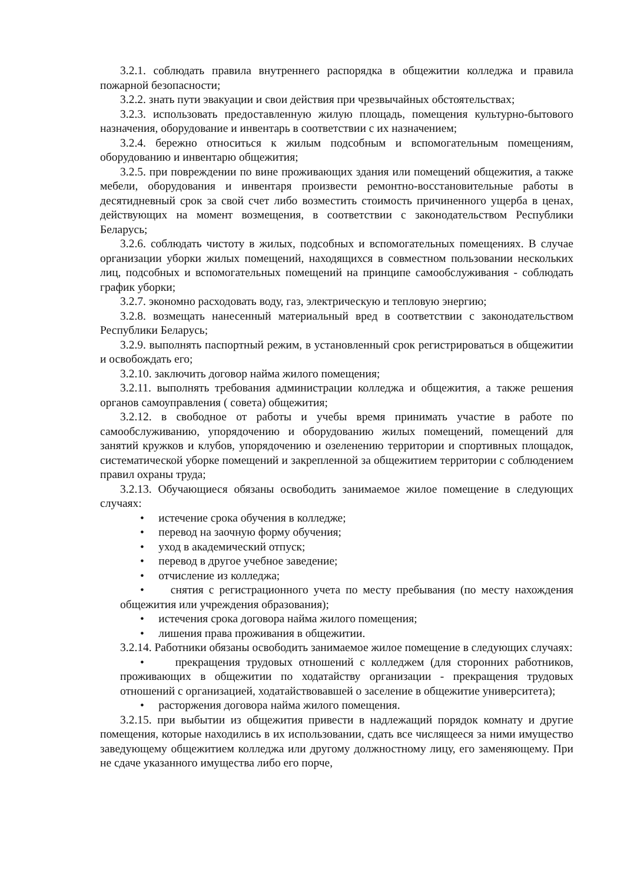3.2.1. соблюдать правила внутреннего распорядка в общежитии колледжа и правила пожарной безопасности;
3.2.2. знать пути эвакуации и свои действия при чрезвычайных обстоятельствах;
3.2.3. использовать предоставленную жилую площадь, помещения культурно-бытового назначения, оборудование и инвентарь в соответствии с их назначением;
3.2.4. бережно относиться к жилым подсобным и вспомогательным помещениям, оборудованию и инвентарю общежития;
3.2.5. при повреждении по вине проживающих здания или помещений общежития, а также мебели, оборудования и инвентаря произвести ремонтно-восстановительные работы в десятидневный срок за свой счет либо возместить стоимость причиненного ущерба в ценах, действующих на момент возмещения, в соответствии с законодательством Республики Беларусь;
3.2.6. соблюдать чистоту в жилых, подсобных и вспомогательных помещениях. В случае организации уборки жилых помещений, находящихся в совместном пользовании нескольких лиц, подсобных и вспомогательных помещений на принципе самообслуживания - соблюдать график уборки;
3.2.7. экономно расходовать воду, газ, электрическую и тепловую энергию;
3.2.8. возмещать нанесенный материальный вред в соответствии с законодательством Республики Беларусь;
3.2.9. выполнять паспортный режим, в установленный срок регистрироваться в общежитии и освобождать его;
3.2.10. заключить договор найма жилого помещения;
3.2.11. выполнять требования администрации колледжа и общежития, а также решения органов самоуправления ( совета) общежития;
3.2.12. в свободное от работы и учебы время принимать участие в работе по самообслуживанию, упорядочению и оборудованию жилых помещений, помещений для занятий кружков и клубов, упорядочению и озеленению территории и спортивных площадок, систематической уборке помещений и закрепленной за общежитием территории с соблюдением правил охраны труда;
3.2.13. Обучающиеся обязаны освободить занимаемое жилое помещение в следующих случаях:
• истечение срока обучения в колледже;
• перевод на заочную форму обучения;
• уход в академический отпуск;
• перевод в другое учебное заведение;
• отчисление из колледжа;
• снятия с регистрационного учета по месту пребывания (по месту нахождения общежития или учреждения образования);
• истечения срока договора найма жилого помещения;
• лишения права проживания в общежитии.
3.2.14. Работники обязаны освободить занимаемое жилое помещение в следующих случаях:
• прекращения трудовых отношений с колледжем (для сторонних работников, проживающих в общежитии по ходатайству организации - прекращения трудовых отношений с организацией, ходатайствовавшей о заселение в общежитие университета);
• расторжения договора найма жилого помещения.
3.2.15. при выбытии из общежития привести в надлежащий порядок комнату и другие помещения, которые находились в их использовании, сдать все числящееся за ними имущество заведующему общежитием колледжа или другому должностному лицу, его заменяющему. При не сдаче указанного имущества либо его порче,